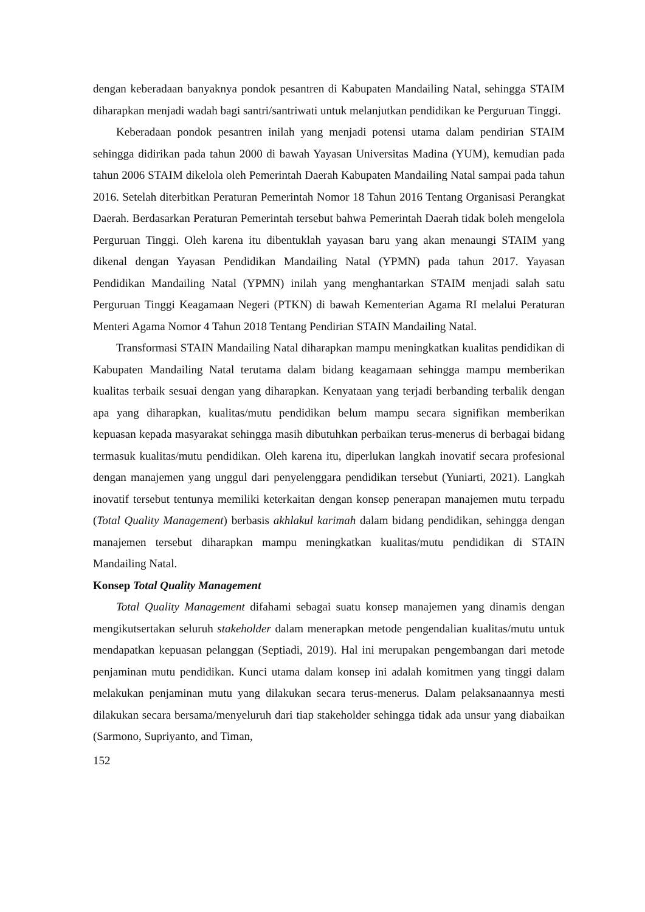dengan keberadaan banyaknya pondok pesantren di Kabupaten Mandailing Natal, sehingga STAIM diharapkan menjadi wadah bagi santri/santriwati untuk melanjutkan pendidikan ke Perguruan Tinggi.
Keberadaan pondok pesantren inilah yang menjadi potensi utama dalam pendirian STAIM sehingga didirikan pada tahun 2000 di bawah Yayasan Universitas Madina (YUM), kemudian pada tahun 2006 STAIM dikelola oleh Pemerintah Daerah Kabupaten Mandailing Natal sampai pada tahun 2016. Setelah diterbitkan Peraturan Pemerintah Nomor 18 Tahun 2016 Tentang Organisasi Perangkat Daerah. Berdasarkan Peraturan Pemerintah tersebut bahwa Pemerintah Daerah tidak boleh mengelola Perguruan Tinggi. Oleh karena itu dibentuklah yayasan baru yang akan menaungi STAIM yang dikenal dengan Yayasan Pendidikan Mandailing Natal (YPMN) pada tahun 2017. Yayasan Pendidikan Mandailing Natal (YPMN) inilah yang menghantarkan STAIM menjadi salah satu Perguruan Tinggi Keagamaan Negeri (PTKN) di bawah Kementerian Agama RI melalui Peraturan Menteri Agama Nomor 4 Tahun 2018 Tentang Pendirian STAIN Mandailing Natal.
Transformasi STAIN Mandailing Natal diharapkan mampu meningkatkan kualitas pendidikan di Kabupaten Mandailing Natal terutama dalam bidang keagamaan sehingga mampu memberikan kualitas terbaik sesuai dengan yang diharapkan. Kenyataan yang terjadi berbanding terbalik dengan apa yang diharapkan, kualitas/mutu pendidikan belum mampu secara signifikan memberikan kepuasan kepada masyarakat sehingga masih dibutuhkan perbaikan terus-menerus di berbagai bidang termasuk kualitas/mutu pendidikan. Oleh karena itu, diperlukan langkah inovatif secara profesional dengan manajemen yang unggul dari penyelenggara pendidikan tersebut (Yuniarti, 2021). Langkah inovatif tersebut tentunya memiliki keterkaitan dengan konsep penerapan manajemen mutu terpadu (Total Quality Management) berbasis akhlakul karimah dalam bidang pendidikan, sehingga dengan manajemen tersebut diharapkan mampu meningkatkan kualitas/mutu pendidikan di STAIN Mandailing Natal.
Konsep Total Quality Management
Total Quality Management difahami sebagai suatu konsep manajemen yang dinamis dengan mengikutsertakan seluruh stakeholder dalam menerapkan metode pengendalian kualitas/mutu untuk mendapatkan kepuasan pelanggan (Septiadi, 2019). Hal ini merupakan pengembangan dari metode penjaminan mutu pendidikan. Kunci utama dalam konsep ini adalah komitmen yang tinggi dalam melakukan penjaminan mutu yang dilakukan secara terus-menerus. Dalam pelaksanaannya mesti dilakukan secara bersama/menyeluruh dari tiap stakeholder sehingga tidak ada unsur yang diabaikan (Sarmono, Supriyanto, and Timan,
152